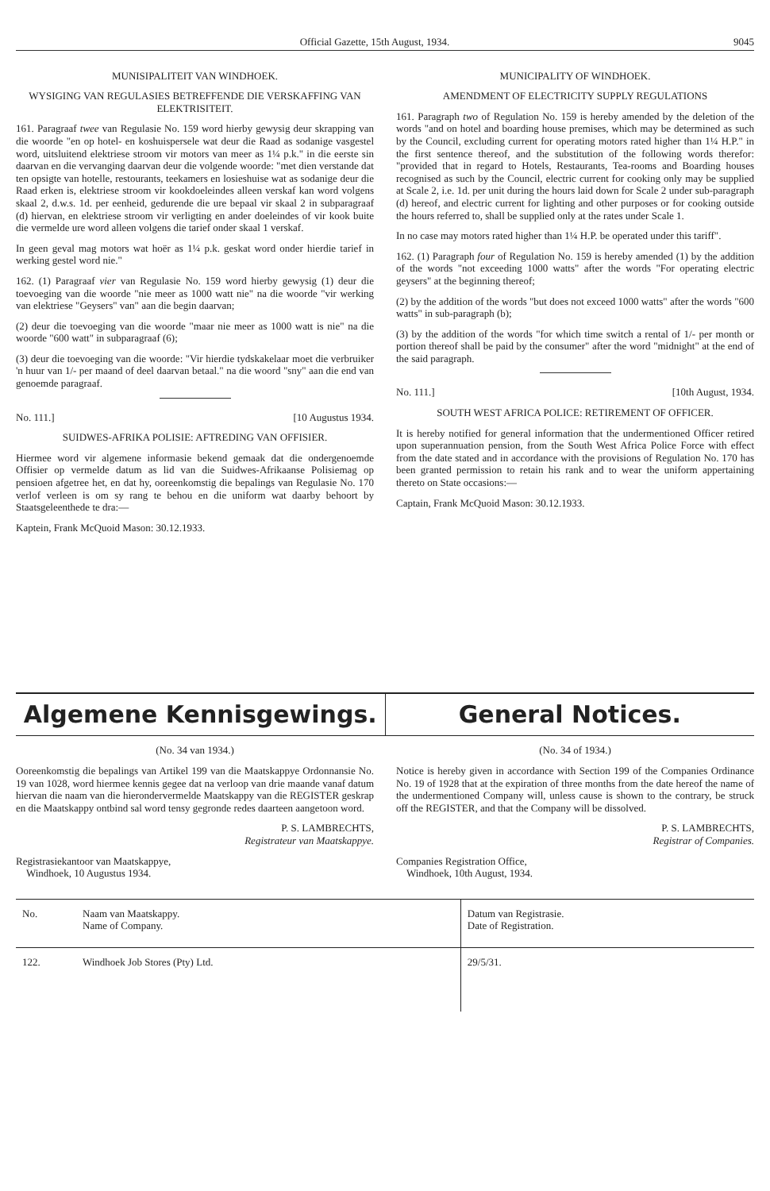Official Gazette, 15th August, 1934. 9045
MUNISIPALITEIT VAN WINDHOEK.
WYSIGING VAN REGULASIES BETREFFENDE DIE VERSKAFFING VAN ELEKTRISITEIT.
161. Paragraaf twee van Regulasie No. 159 word hierby gewysig deur skrapping van die woorde "en op hotel- en koshuispersele wat deur die Raad as sodanige vasgestel word, uitsluitend elektriese stroom vir motors van meer as 1¼ p.k." in die eerste sin daarvan en die vervanging daarvan deur die volgende woorde: "met dien verstande dat ten opsigte van hotelle, restourants, teekamers en losieshuise wat as sodanige deur die Raad erken is, elektriese stroom vir kookdoeleindes alleen verskaf kan word volgens skaal 2, d.w.s. 1d. per eenheid, gedurende die ure bepaal vir skaal 2 in subparagraaf (d) hiervan, en elektriese stroom vir verligting en ander doeleindes of vir kook buite die vermelde ure word alleen volgens die tarief onder skaal 1 verskaf.
In geen geval mag motors wat hoër as 1¼ p.k. geskat word onder hierdie tarief in werking gestel word nie."
162. (1) Paragraaf vier van Regulasie No. 159 word hierby gewysig (1) deur die toevoeging van die woorde "nie meer as 1000 watt nie" na die woorde "vir werking van elektriese "Geysers" van" aan die begin daarvan;
(2) deur die toevoeging van die woorde "maar nie meer as 1000 watt is nie" na die woorde "600 watt" in subparagraaf (6);
(3) deur die toevoeging van die woorde: "Vir hierdie tydskakelaar moet die verbruiker 'n huur van 1/- per maand of deel daarvan betaal." na die woord "sny" aan die end van genoemde paragraaf.
No. 111.] [10 Augustus 1934.
SUIDWES-AFRIKA POLISIE: AFTREDING VAN OFFISIER.
Hiermee word vir algemene informasie bekend gemaak dat die ondergenoemde Offisier op vermelde datum as lid van die Suidwes-Afrikaanse Polisiemag op pensioen afgetree het, en dat hy, ooreenkomstig die bepalings van Regulasie No. 170 verlof verleen is om sy rang te behou en die uniform wat daarby behoort by Staatsgeleenthede te dra:—
Kaptein, Frank McQuoid Mason: 30.12.1933.
MUNICIPALITY OF WINDHOEK.
AMENDMENT OF ELECTRICITY SUPPLY REGULATIONS
161. Paragraph two of Regulation No. 159 is hereby amended by the deletion of the words "and on hotel and boarding house premises, which may be determined as such by the Council, excluding current for operating motors rated higher than 1¼ H.P." in the first sentence thereof, and the substitution of the following words therefor: "provided that in regard to Hotels, Restaurants, Tea-rooms and Boarding houses recognised as such by the Council, electric current for cooking only may be supplied at Scale 2, i.e. 1d. per unit during the hours laid down for Scale 2 under sub-paragraph (d) hereof, and electric current for lighting and other purposes or for cooking outside the hours referred to, shall be supplied only at the rates under Scale 1.
In no case may motors rated higher than 1¼ H.P. be operated under this tariff".
162. (1) Paragraph four of Regulation No. 159 is hereby amended (1) by the addition of the words "not exceeding 1000 watts" after the words "For operating electric geysers" at the beginning thereof;
(2) by the addition of the words "but does not exceed 1000 watts" after the words "600 watts" in sub-paragraph (b);
(3) by the addition of the words "for which time switch a rental of 1/- per month or portion thereof shall be paid by the consumer" after the word "midnight" at the end of the said paragraph.
No. 111.] [10th August, 1934.
SOUTH WEST AFRICA POLICE: RETIREMENT OF OFFICER.
It is hereby notified for general information that the undermentioned Officer retired upon superannuation pension, from the South West Africa Police Force with effect from the date stated and in accordance with the provisions of Regulation No. 170 has been granted permission to retain his rank and to wear the uniform appertaining thereto on State occasions:—
Captain, Frank McQuoid Mason: 30.12.1933.
Algemene Kennisgewings. General Notices.
(No. 34 van 1934.)
Ooreenkomstig die bepalings van Artikel 199 van die Maatskappye Ordonnansie No. 19 van 1028, word hiermee kennis gegee dat na verloop van drie maande vanaf datum hiervan die naam van die hierondervermelde Maatskappy van die REGISTER geskrap en die Maatskappy ontbind sal word tensy gegronde redes daarteen aangetoon word.
P. S. LAMBRECHTS,
Registrateur van Maatskappye.
Registrasiekantoor van Maatskappye,
Windhoek, 10 Augustus 1934.
(No. 34 of 1934.)
Notice is hereby given in accordance with Section 199 of the Companies Ordinance No. 19 of 1928 that at the expiration of three months from the date hereof the name of the undermentioned Company will, unless cause is shown to the contrary, be struck off the REGISTER, and that the Company will be dissolved.
P. S. LAMBRECHTS,
Registrar of Companies.
Companies Registration Office,
Windhoek, 10th August, 1934.
| No. | Naam van Maatskappy. Name of Company. | Datum van Registrasie. Date of Registration. |
| 122. | Windhoek Job Stores (Pty) Ltd. | 29/5/31. |